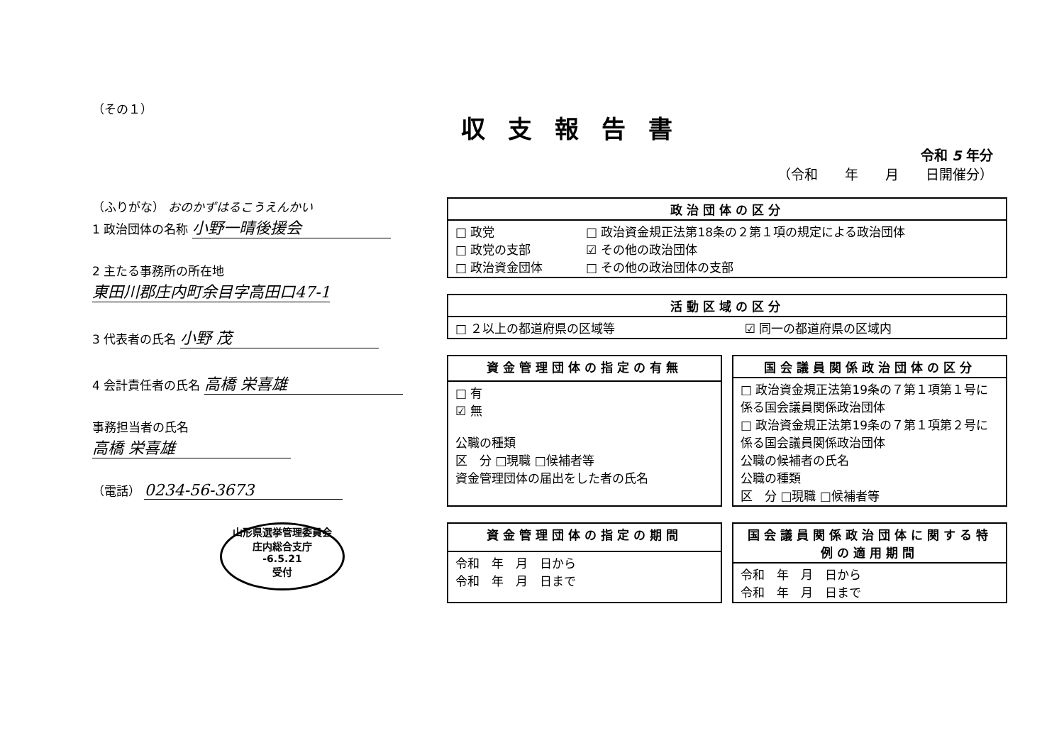（その１）
収支報告書
令和 5 年分
（令和　　年　　月　　日開催分）
（ふりがな） おのかずはるこうえんかい
1 政治団体の名称 小野一晴後援会
2 主たる事務所の所在地 東田川郡庄内町余目字高田口47-1
3 代表者の氏名 小野 茂
4 会計責任者の氏名 高橋 栄喜雄
事務担当者の氏名
高橋 栄喜雄
（電話） 0234-56-3673
山形県選挙管理委員会
庄内総合支庁
-6.5.21
受付
| 政治団体の区分 | |
| --- | --- |
| □ 政党 □ 政党の支部 □ 政治資金団体 | □ 政治資金規正法第18条の２第１項の規定による政治団体 ☑ その他の政治団体 □ その他の政治団体の支部 |
| 活動区域の区分 | |
| --- | --- |
| □ ２以上の都道府県の区域等 | ☑ 同一の都道府県の区域内 |
| 資金管理団体の指定の有無 |
| --- |
| □ 有 ☑ 無 公職の種類 区 分 □現職 □候補者等 資金管理団体の届出をした者の氏名 |
| 国会議員関係政治団体の区分 |
| --- |
| □ 政治資金規正法第19条の７第１項第１号に係る国会議員関係政治団体 □ 政治資金規正法第19条の７第１項第２号に係る国会議員関係政治団体 公職の候補者の氏名 公職の種類 区 分 □現職 □候補者等 |
| 資金管理団体の指定の期間 |
| --- |
| 令和 年 月 日から 令和 年 月 日まで |
| 国会議員関係政治団体に関する特例の適用期間 |
| --- |
| 令和 年 月 日から 令和 年 月 日まで |